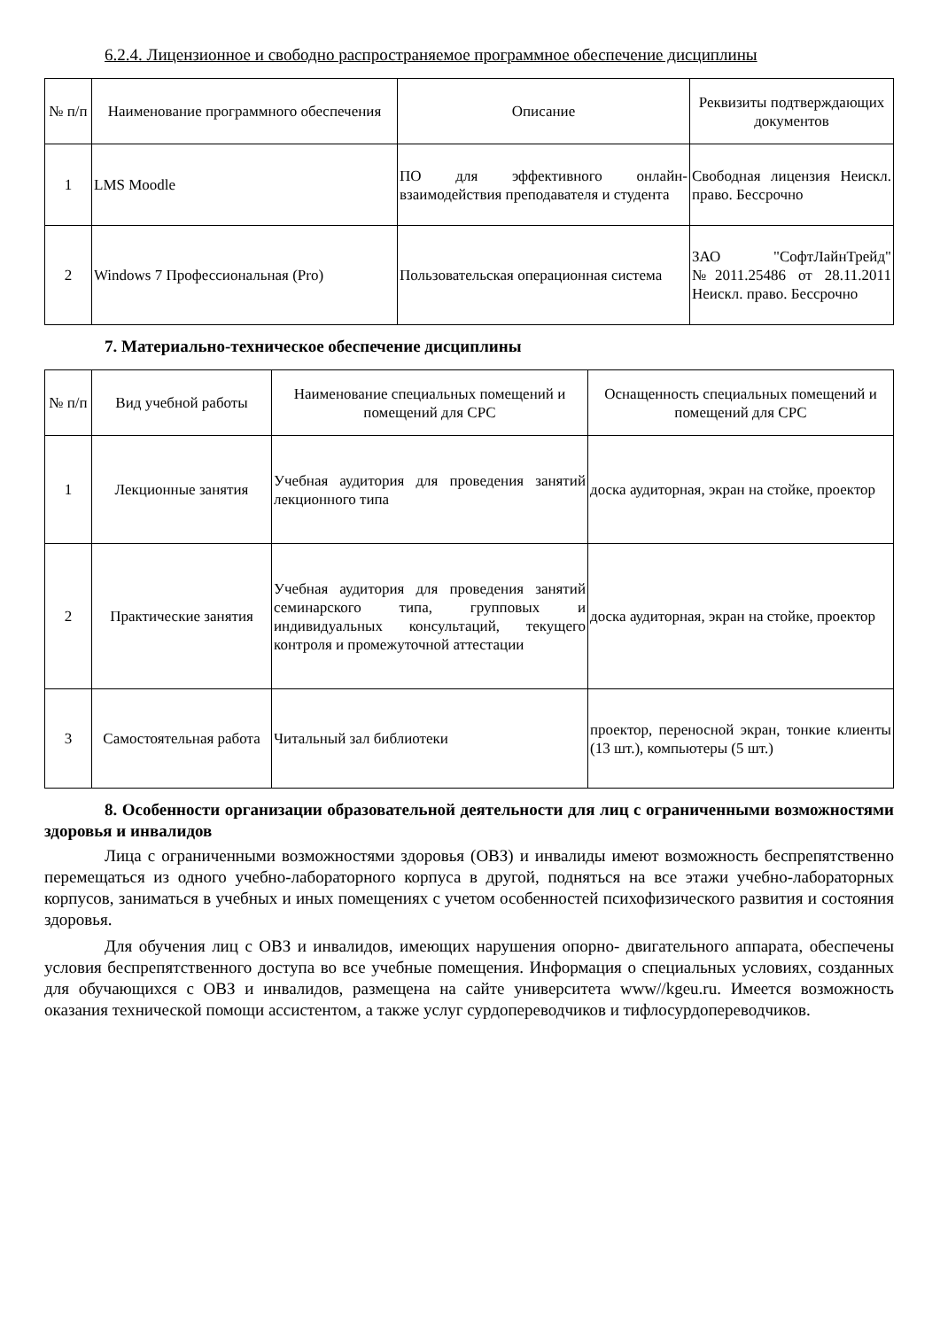6.2.4. Лицензионное и свободно распространяемое программное обеспечение дисциплины
| № п/п | Наименование программного обеспечения | Описание | Реквизиты подтверждающих документов |
| --- | --- | --- | --- |
| 1 | LMS Moodle | ПО для эффективного онлайн-взаимодействия преподавателя и студента | Свободная лицензия Неискл. право. Бессрочно |
| 2 | Windows 7 Профессиональная (Pro) | Пользовательская операционная система | ЗАО "СофтЛайнТрейд" №2011.25486 от 28.11.2011 Неискл. право. Бессрочно |
7. Материально-техническое обеспечение дисциплины
| № п/п | Вид учебной работы | Наименование специальных помещений и помещений для СРС | Оснащенность специальных помещений и помещений для СРС |
| --- | --- | --- | --- |
| 1 | Лекционные занятия | Учебная аудитория для проведения занятий лекционного типа | доска аудиторная, экран на стойке, проектор |
| 2 | Практические занятия | Учебная аудитория для проведения занятий семинарского типа, групповых и индивидуальных консультаций, текущего контроля и промежуточной аттестации | доска аудиторная, экран на стойке, проектор |
| 3 | Самостоятельная работа | Читальный зал библиотеки | проектор, переносной экран, тонкие клиенты (13 шт.), компьютеры (5 шт.) |
8. Особенности организации образовательной деятельности для лиц с ограниченными возможностями здоровья и инвалидов
Лица с ограниченными возможностями здоровья (ОВЗ) и инвалиды имеют возможность беспрепятственно перемещаться из одного учебно-лабораторного корпуса в другой, подняться на все этажи учебно-лабораторных корпусов, заниматься в учебных и иных помещениях с учетом особенностей психофизического развития и состояния здоровья.
Для обучения лиц с ОВЗ и инвалидов, имеющих нарушения опорно- двигательного аппарата, обеспечены условия беспрепятственного доступа во все учебные помещения. Информация о специальных условиях, созданных для обучающихся с ОВЗ и инвалидов, размещена на сайте университета www//kgeu.ru. Имеется возможность оказания технической помощи ассистентом, а также услуг сурдопереводчиков и тифлосурдопереводчиков.